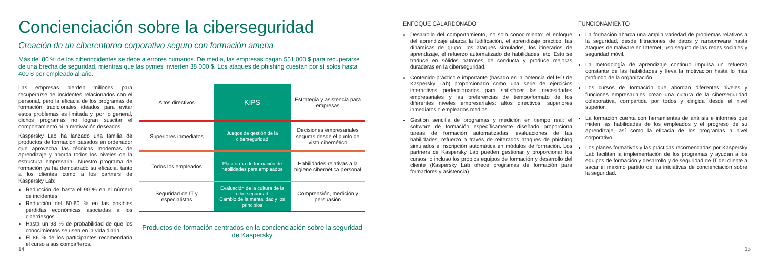Concienciación sobre la ciberseguridad
Creación de un ciberentorno corporativo seguro con formación amena
Más del 80 % de los ciberincidentes se debe a errores humanos. De media, las empresas pagan 551 000 $ para recuperarse de una brecha de seguridad, mientras que las pymes invierten 38 000 $. Los ataques de phishing cuestan por sí solos hasta 400 $ por empleado al año.
Las empresas pierden millones para recuperarse de incidentes relacionados con el personal, pero la eficacia de los programas de formación tradicionales ideados para evitar estos problemas es limitada y, por lo general, dichos programas no logran suscitar el comportamiento ni la motivación deseados.
Kaspersky Lab ha lanzado una familia de productos de formación basados en ordenador que aprovecha las técnicas modernas de aprendizaje y aborda todos los niveles de la estructura empresarial. Nuestro programa de formación ya ha demostrado su eficacia, tanto a los clientes como a los partners de Kaspersky Lab:
Reducción de hasta el 90 % en el número de incidentes.
Reducción del 50-60 % en las posibles pérdidas económicas asociadas a los ciberriesgos.
Hasta un 93 % de probabilidad de que los conocimientos se usen en la vida diaria.
El 86 % de los participantes recomendaría el curso a sus compañeros.
Altos directivos
KIPS
Estrategia y asistencia para empresas
Superiores inmediatos
Juegos de gestión de la ciberseguridad
Decisiones empresariales seguras desde el punto de vista cibernético
Todos los empleados
Plataforma de formación de habilidades para empleados
Habilidades relativas a la higiene cibernética personal
Seguridad de IT y especialistas
Evaluación de la cultura de la ciberseguridad
Cambio de la mentalidad y los principios
Comprensión, medición y persuasión
Productos de formación centrados en la concienciación sobre la seguridad de Kaspersky
14
ENFOQUE GALARDONADO
Desarrollo del comportamiento, no solo conocimiento: el enfoque del aprendizaje abarca la ludificación, el aprendizaje práctico, las dinámicas de grupo, los ataques simulados, los itinerarios de aprendizaje, el refuerzo automatizado de habilidades, etc. Esto se traduce en sólidos patrones de conducta y produce mejoras duraderas en la ciberseguridad.
Contenido práctico e importante (basado en la potencia del I+D de Kaspersky Lab) proporcionado como una serie de ejercicios interactivos perfeccionados para satisfacer las necesidades empresariales y las preferencias de tiempo/formato de los diferentes niveles empresariales: altos directivos, superiores inmediatos o empleados medios.
Gestión sencilla de programas y medición en tiempo real: el software de formación específicamente diseñado proporciona tareas de formación automatizadas, evaluaciones de las habilidades, refuerzo a través de reiterados ataques de phishing simulados e inscripción automática en módulos de formación. Los partners de Kaspersky Lab pueden gestionar y proporcionar los cursos, o incluso los propios equipos de formación y desarrollo del cliente (Kaspersky Lab ofrece programas de formación para formadores y asistencia).
FUNCIONAMIENTO
La formación abarca una amplia variedad de problemas relativos a la seguridad, desde filtraciones de datos y ransomware hasta ataques de malware en Internet, uso seguro de las redes sociales y seguridad móvil.
La metodología de aprendizaje continuo impulsa un refuerzo constante de las habilidades y lleva la motivación hasta lo más profundo de la organización.
Los cursos de formación que abordan diferentes niveles y funciones empresariales crean una cultura de la ciberseguridad colaborativa, compartida por todos y dirigida desde el nivel superior.
La formación cuenta con herramientas de análisis e informes que miden las habilidades de los empleados y el progreso de su aprendizaje, así como la eficacia de los programas a nivel corporativo.
Los planes formativos y las prácticas recomendadas por Kaspersky Lab facilitan la implementación de los programas y ayudan a los equipos de formación y desarrollo y de seguridad de IT del cliente a sacar el máximo partido de las iniciativas de concienciación sobre la seguridad.
15